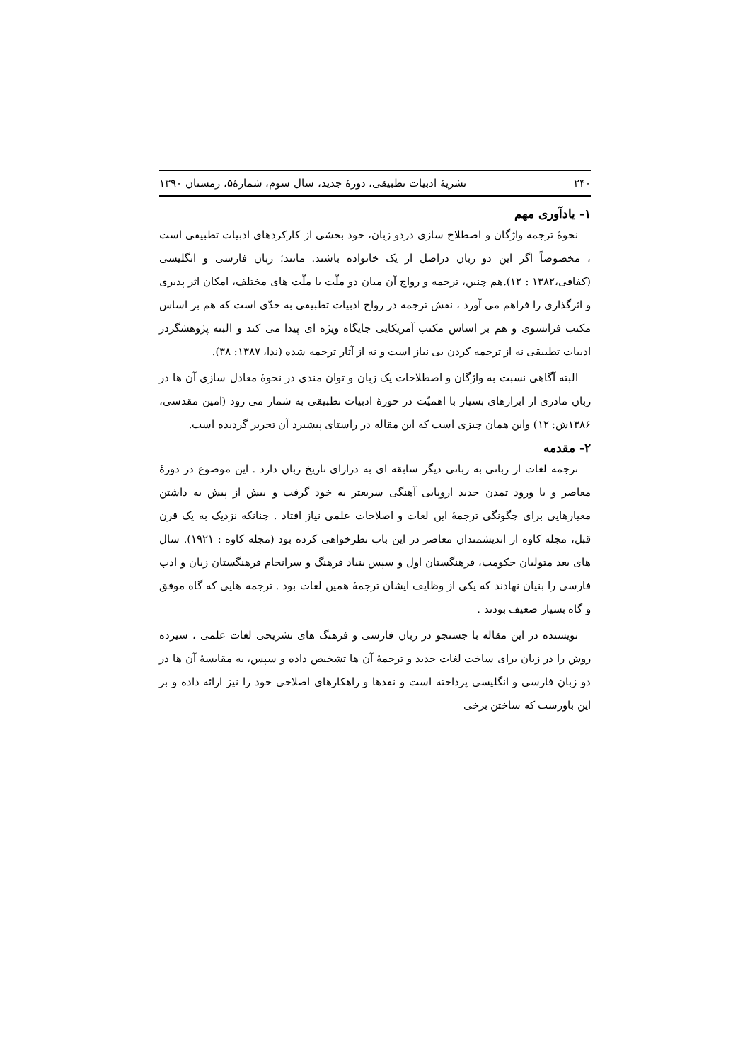۲۴۰ نشریهٔ ادبیات تطبیقی، دورهٔ جدید، سال سوم، شمارهٔ۵، زمستان ۱۳۹۰
۱- یادآوری مهم
نحوهٔ ترجمه واژگان و اصطلاح سازی دردو زبان، خود بخشی از کارکردهای ادبیات تطبیقی است ، مخصوصاً اگر این دو زبان دراصل از یک خانواده باشند. مانند؛ زبان فارسی و انگلیسی (کفافی،۱۳۸۲ : ۱۲).هم چنین، ترجمه و رواج آن میان دو ملّت یا ملّت های مختلف، امکان اثر پذیری و اثرگذاری را فراهم می آورد ، نقش ترجمه در رواج ادبیات تطبیقی به حدّی است که هم بر اساس مکتب فرانسوی و هم بر اساس مکتب آمریکایی جایگاه ویژه ای پیدا می کند و البته پژوهشگردر ادبیات تطبیقی نه از ترجمه کردن بی نیاز است و نه از آثار ترجمه شده (ندا، ۱۳۸۷: ۳۸).
البته آگاهی نسبت به واژگان و اصطلاحات یک زبان و توان مندی در نحوهٔ معادل سازی آن ها در زبان مادری از ابزارهای بسیار با اهمیّت در حوزهٔ ادبیات تطبیقی به شمار می رود (امین مقدسی، ۱۳۸۶ش: ۱۲) واین همان چیزی است که این مقاله در راستای پیشبرد آن تحریر گردیده است.
۲- مقدمه
ترجمه لغات از زبانی به زبانی دیگر سابقه ای به درازای تاریخ زبان دارد . این موضوع در دورهٔ معاصر و با ورود تمدن جدید اروپایی آهنگی سریعتر به خود گرفت و بیش از پیش به داشتن معیارهایی برای چگونگی ترجمهٔ این لغات و اصلاحات علمی نیاز افتاد . چنانکه نزدیک به یک قرن قبل، مجله کاوه از اندیشمندان معاصر در این باب نظرخواهی کرده بود (مجله کاوه : ۱۹۲۱). سال های بعد متولیان حکومت، فرهنگستان اول و سپس بنیاد فرهنگ و سرانجام فرهنگستان زبان و ادب فارسی را بنیان نهادند که یکی از وظایف ایشان ترجمهٔ همین لغات بود . ترجمه هایی که گاه موفق و گاه بسیار ضعیف بودند .
نویسنده در این مقاله با جستجو در زبان فارسی و فرهنگ های تشریحی لغات علمی ، سیزده روش را در زبان برای ساخت لغات جدید و ترجمهٔ آن ها تشخیص داده و سپس، به مقایسهٔ آن ها در دو زبان فارسی و انگلیسی پرداخته است و نقدها و راهکارهای اصلاحی خود را نیز ارائه داده و بر این باورست که ساختن برخی